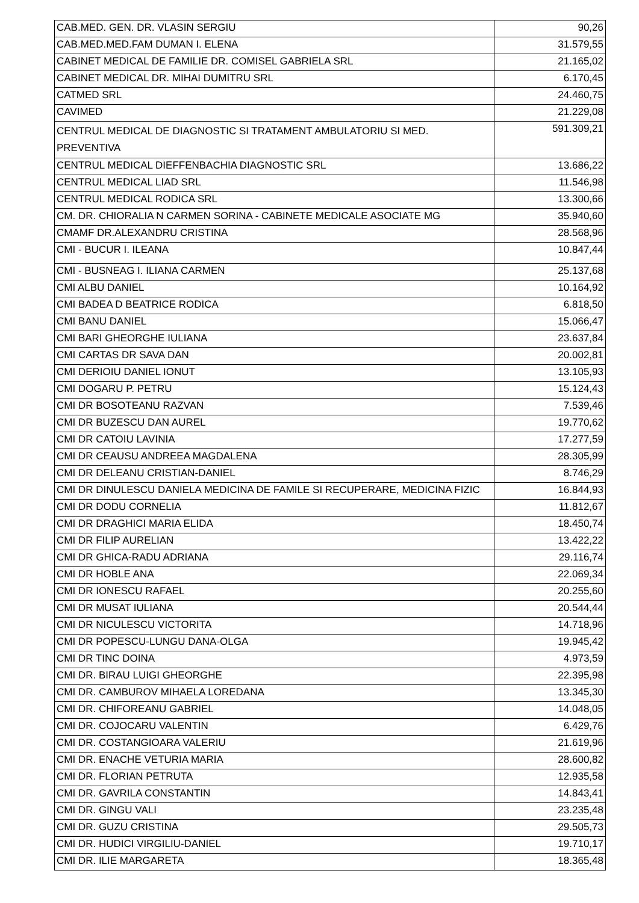| CAB.MED. GEN. DR. VLASIN SERGIU | 90,26 |
| CAB.MED.MED.FAM DUMAN I. ELENA | 31.579,55 |
| CABINET MEDICAL DE FAMILIE DR. COMISEL GABRIELA SRL | 21.165,02 |
| CABINET MEDICAL DR. MIHAI DUMITRU SRL | 6.170,45 |
| CATMED SRL | 24.460,75 |
| CAVIMED | 21.229,08 |
| CENTRUL MEDICAL DE DIAGNOSTIC SI TRATAMENT AMBULATORIU SI MED. PREVENTIVA | 591.309,21 |
| CENTRUL MEDICAL DIEFFENBACHIA DIAGNOSTIC SRL | 13.686,22 |
| CENTRUL MEDICAL LIAD SRL | 11.546,98 |
| CENTRUL MEDICAL RODICA SRL | 13.300,66 |
| CM. DR. CHIORALIA N CARMEN SORINA - CABINETE MEDICALE ASOCIATE MG | 35.940,60 |
| CMAMF DR.ALEXANDRU CRISTINA | 28.568,96 |
| CMI - BUCUR I. ILEANA | 10.847,44 |
| CMI - BUSNEAG I. ILIANA CARMEN | 25.137,68 |
| CMI ALBU DANIEL | 10.164,92 |
| CMI BADEA D BEATRICE RODICA | 6.818,50 |
| CMI BANU DANIEL | 15.066,47 |
| CMI BARI GHEORGHE IULIANA | 23.637,84 |
| CMI CARTAS DR SAVA DAN | 20.002,81 |
| CMI DERIOIU DANIEL IONUT | 13.105,93 |
| CMI DOGARU P. PETRU | 15.124,43 |
| CMI DR BOSOTEANU RAZVAN | 7.539,46 |
| CMI DR BUZESCU DAN AUREL | 19.770,62 |
| CMI DR CATOIU LAVINIA | 17.277,59 |
| CMI DR CEAUSU ANDREEA MAGDALENA | 28.305,99 |
| CMI DR DELEANU CRISTIAN-DANIEL | 8.746,29 |
| CMI DR DINULESCU DANIELA MEDICINA DE FAMILE SI RECUPERARE, MEDICINA FIZIC | 16.844,93 |
| CMI DR DODU CORNELIA | 11.812,67 |
| CMI DR DRAGHICI MARIA ELIDA | 18.450,74 |
| CMI DR FILIP AURELIAN | 13.422,22 |
| CMI DR GHICA-RADU ADRIANA | 29.116,74 |
| CMI DR HOBLE ANA | 22.069,34 |
| CMI DR IONESCU RAFAEL | 20.255,60 |
| CMI DR MUSAT IULIANA | 20.544,44 |
| CMI DR NICULESCU VICTORITA | 14.718,96 |
| CMI DR POPESCU-LUNGU DANA-OLGA | 19.945,42 |
| CMI DR TINC DOINA | 4.973,59 |
| CMI DR. BIRAU LUIGI GHEORGHE | 22.395,98 |
| CMI DR. CAMBUROV MIHAELA LOREDANA | 13.345,30 |
| CMI DR. CHIFOREANU GABRIEL | 14.048,05 |
| CMI DR. COJOCARU VALENTIN | 6.429,76 |
| CMI DR. COSTANGIOARA VALERIU | 21.619,96 |
| CMI DR. ENACHE VETURIA MARIA | 28.600,82 |
| CMI DR. FLORIAN PETRUTA | 12.935,58 |
| CMI DR. GAVRILA CONSTANTIN | 14.843,41 |
| CMI DR. GINGU VALI | 23.235,48 |
| CMI DR. GUZU CRISTINA | 29.505,73 |
| CMI DR. HUDICI VIRGILIU-DANIEL | 19.710,17 |
| CMI DR. ILIE MARGARETA | 18.365,48 |